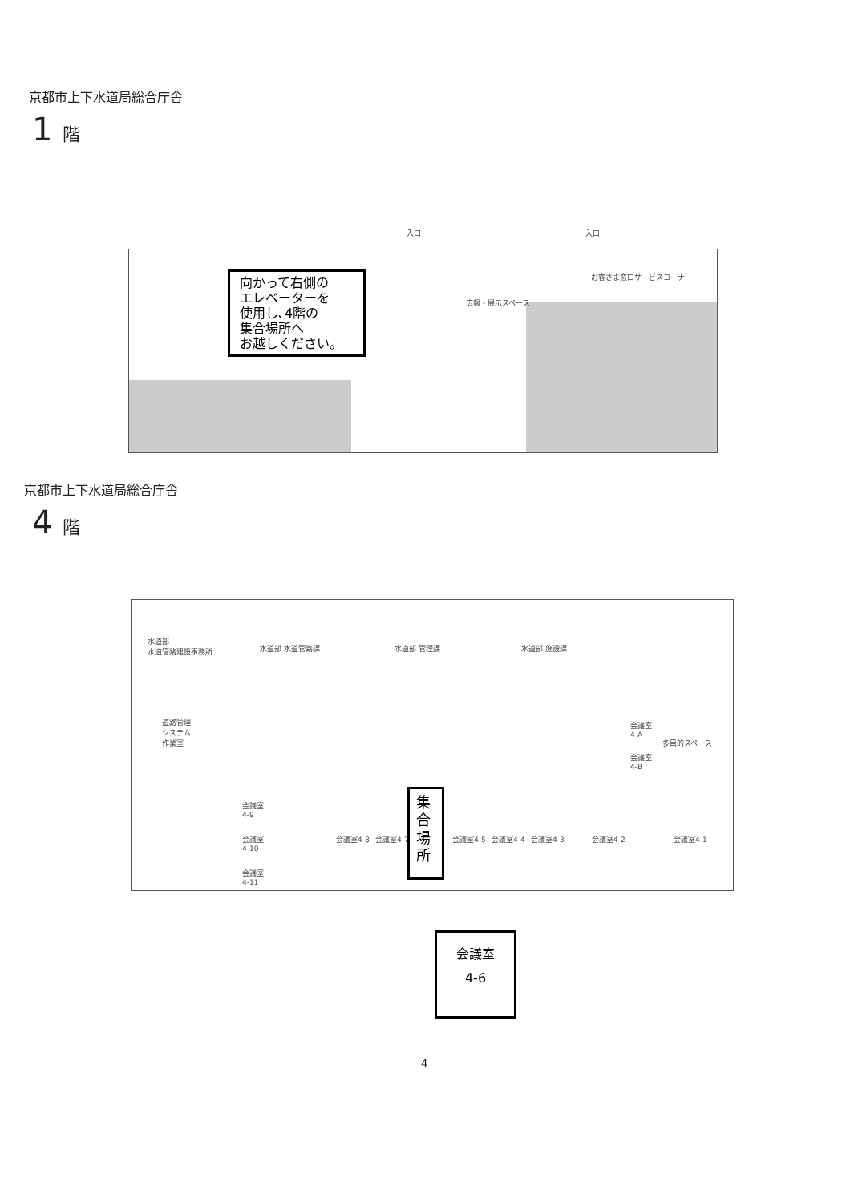京都市上下水道局総合庁舎
1 階
広報・展示スペース
お客さま窓口サービスコーナー
入口 入口
向かって右側の
エレベーターを
使用し､4階の
集合場所へ
お越しください。
京都市上下水道局総合庁舎
4 階
水道部
水道管路建設事務所
水道部 水道管路課 水道部 管理課 水道部 施設課
道路管理
システム
作業室
会議室
4-A
会議室
4-B
多目的スペース
会議室
4-9
会議室
4-10
会議室
4-11
会議室4-8 会議室4-7 会議室4-5 会議室4-4 会議室4-3 会議室4-2 会議室4-1
集
合
場
所
会議室
4-6
4